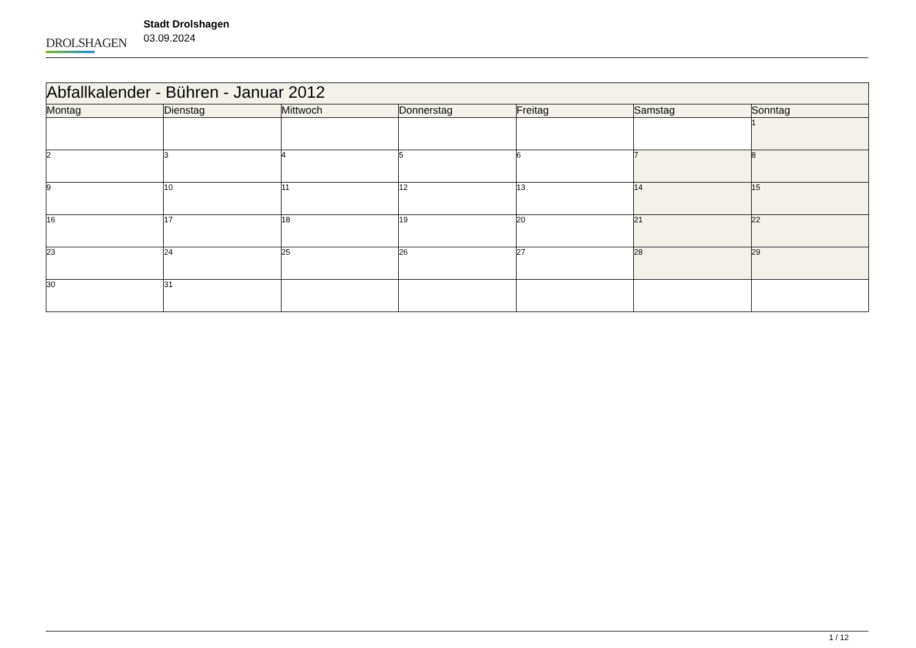DROLSHAGEN
Stadt Drolshagen
03.09.2024
| Abfallkalender - Bühren - Januar 2012 | | | | | | |
| Montag | Dienstag | Mittwoch | Donnerstag | Freitag | Samstag | Sonntag |
| | | | | | | 1 |
| 2 | 3 | 4 | 5 | 6 | 7 | 8 |
| 9 | 10 | 11 | 12 | 13 | 14 | 15 |
| 16 | 17 | 18 | 19 | 20 | 21 | 22 |
| 23 | 24 | 25 | 26 | 27 | 28 | 29 |
| 30 | 31 | | | | | |
1 / 12